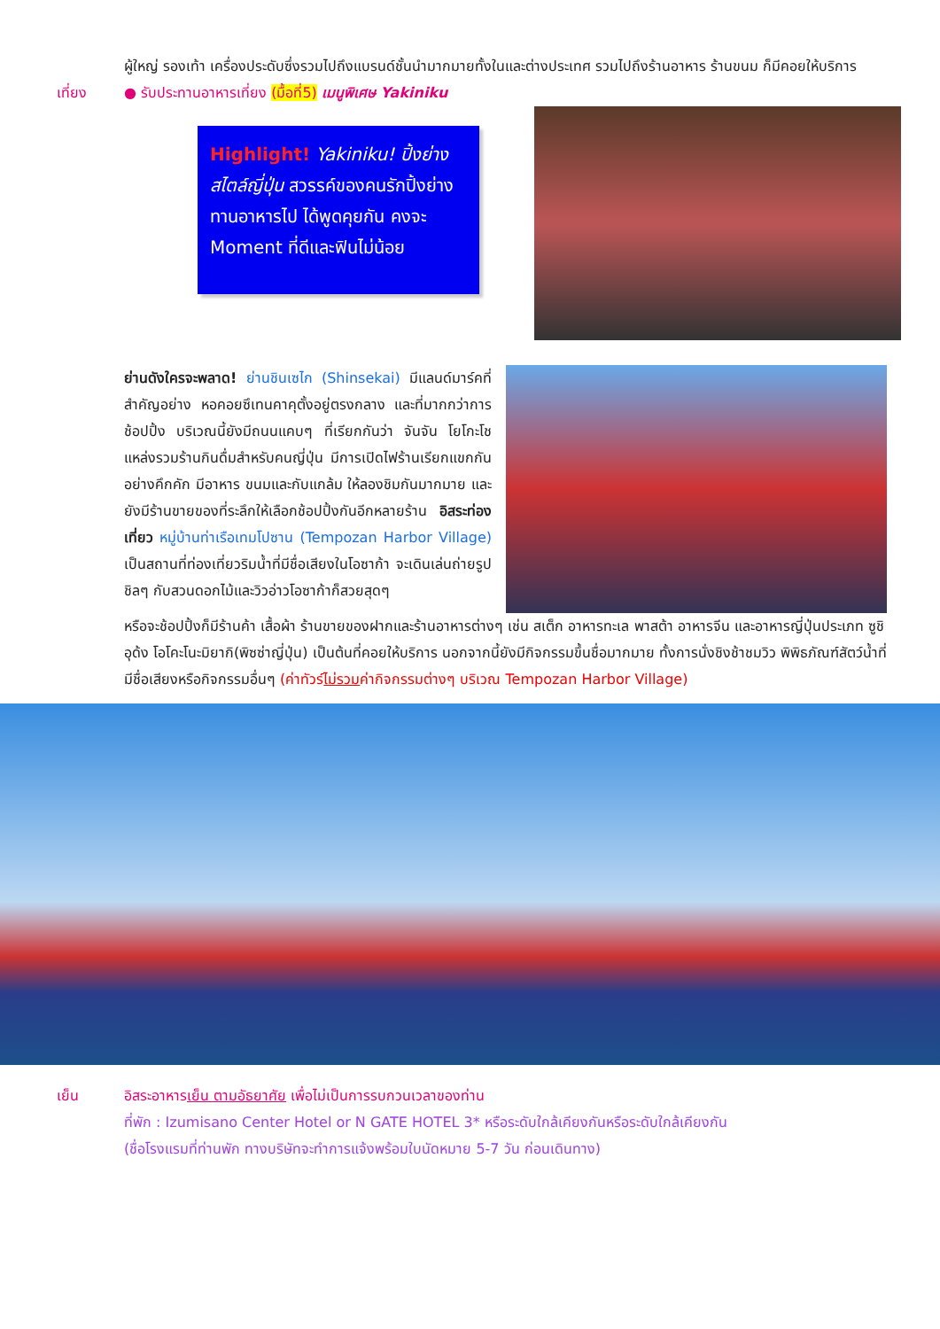ผู้ใหญ่ รองเท้า เครื่องประดับซึ่งรวมไปถึงแบรนด์ชั้นนำมากมายทั้งในและต่างประเทศ รวมไปถึงร้านอาหาร ร้านขนม ก็มีคอยให้บริการ
เที่ยง ● รับประทานอาหารเที่ยง (มื้อที่5) เมนูพิเศษ Yakiniku
Highlight! Yakiniku! ปิ้งย่าง สไตล์ญี่ปุ่น สวรรค์ของคนรักปิ้งย่าง ทานอาหารไป ได้พูดคุยกัน คงจะ Moment ที่ดีและฟินไม่น้อย
ย่านดังใครจะพลาด! ย่านชินเซไก (Shinsekai) มีแลนด์มาร์คที่สำคัญอย่าง หอคอยซึเทนคาคุตั้งอยู่ตรงกลาง และที่มากกว่าการช้อปปิ้ง บริเวณนี้ยังมีถนนแคบๆ ที่เรียกกันว่า จันจัน โยโกะโช แหล่งรวมร้านกินดื่มสำหรับคนญี่ปุ่น มีการเปิดไฟร้านเรียกแขกกันอย่างคึกคัก มีอาหาร ขนมและกับแกล้ม ให้ลองชิมกันมากมาย และยังมีร้านขายของที่ระลึกให้เลือกช้อปปิ้งกันอีกหลายร้าน อิสระท่องเที่ยว หมู่บ้านท่าเรือเทมโปซาน (Tempozan Harbor Village) เป็นสถานที่ท่องเที่ยวริมน้ำที่มีชื่อเสียงในโอซาก้า จะเดินเล่นถ่ายรูปชิลๆ กับสวนดอกไม้และวิวอ่าวโอซาก้าก็สวยสุดๆ
หรือจะช้อปปิ้งก็มีร้านค้า เสื้อผ้า ร้านขายของฝากและร้านอาหารต่างๆ เช่น สเต็ก อาหารทะเล พาสต้า อาหารจีน และอาหารญี่ปุ่นประเภท ซูชิ อุด้ง โอโคะโนะมิยากิ(พิซซ่าญี่ปุ่น) เป็นต้นที่คอยให้บริการ นอกจากนี้ยังมีกิจกรรมขึ้นชื่อมากมาย ทั้งการนั่งชิงช้าชมวิว พิพิธภัณฑ์สัตว์น้ำที่มีชื่อเสียงหรือกิจกรรมอื่นๆ (ค่าทัวร์ไม่รวมค่ากิจกรรมต่างๆ บริเวณ Tempozan Harbor Village)
เย็น อิสระอาหารเย็น ตามอัธยาศัย เพื่อไม่เป็นการรบกวนเวลาของท่าน
ที่พัก : Izumisano Center Hotel or N GATE HOTEL 3* หรือระดับใกล้เคียงกันหรือระดับใกล้เคียงกัน
(ชื่อโรงแรมที่ท่านพัก ทางบริษัทจะทำการแจ้งพร้อมใบนัดหมาย 5-7 วัน ก่อนเดินทาง)